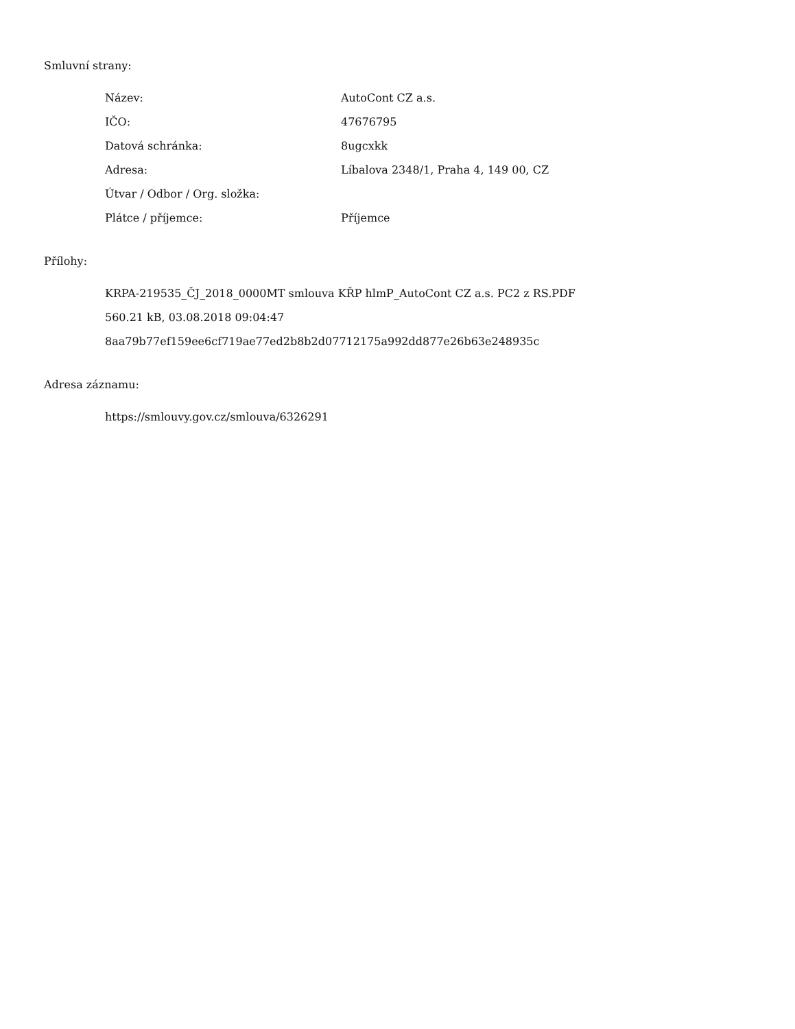Smluvní strany:
| Název: | AutoCont CZ a.s. |
| IČO: | 47676795 |
| Datová schránka: | 8ugcxkk |
| Adresa: | Líbalova 2348/1, Praha 4, 149 00, CZ |
| Útvar / Odbor / Org. složka: | |
| Plátce / příjemce: | Příjemce |
Přílohy:
KRPA-219535_ČJ_2018_0000MT smlouva KŘP hlmP_AutoCont CZ a.s. PC2 z RS.PDF
560.21 kB, 03.08.2018 09:04:47
8aa79b77ef159ee6cf719ae77ed2b8b2d07712175a992dd877e26b63e248935c
Adresa záznamu:
https://smlouvy.gov.cz/smlouva/6326291